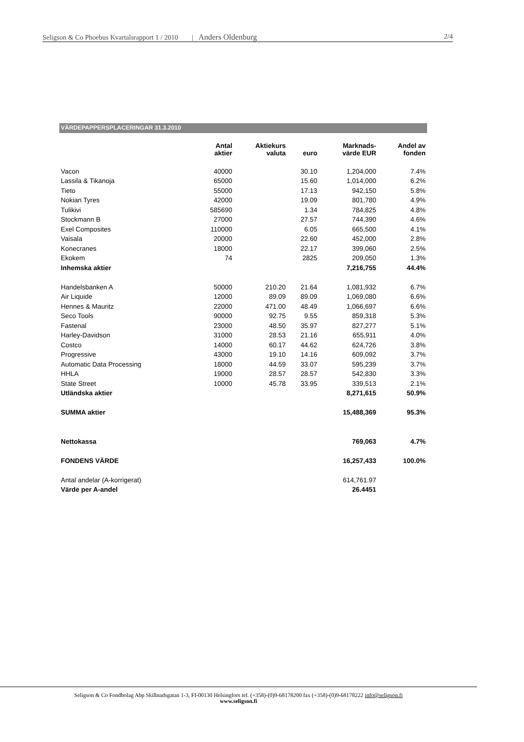Seligson & Co Phoebus Kvartalsrapport 1 / 2010 | Anders Oldenburg 2/4
VÄRDEPAPPERSPLACERINGAR 31.3.2010
| | Antal aktier | Aktiekurs valuta | euro | Marknads- värde EUR | Andel av fonden |
| --- | --- | --- | --- | --- | --- |
| Vacon | 40000 | | 30.10 | 1,204,000 | 7.4% |
| Lassila & Tikanoja | 65000 | | 15.60 | 1,014,000 | 6.2% |
| Tieto | 55000 | | 17.13 | 942,150 | 5.8% |
| Nokian Tyres | 42000 | | 19.09 | 801,780 | 4.9% |
| Tulikivi | 585690 | | 1.34 | 784,825 | 4.8% |
| Stockmann B | 27000 | | 27.57 | 744,390 | 4.6% |
| Exel Composites | 110000 | | 6.05 | 665,500 | 4.1% |
| Vaisala | 20000 | | 22.60 | 452,000 | 2.8% |
| Konecranes | 18000 | | 22.17 | 399,060 | 2.5% |
| Ekokem | 74 | | 2825 | 209,050 | 1.3% |
| Inhemska aktier | | | | 7,216,755 | 44.4% |
| Handelsbanken A | 50000 | 210.20 | 21.64 | 1,081,932 | 6.7% |
| Air Liquide | 12000 | 89.09 | 89.09 | 1,069,080 | 6.6% |
| Hennes & Mauritz | 22000 | 471.00 | 48.49 | 1,066,697 | 6.6% |
| Seco Tools | 90000 | 92.75 | 9.55 | 859,318 | 5.3% |
| Fastenal | 23000 | 48.50 | 35.97 | 827,277 | 5.1% |
| Harley-Davidson | 31000 | 28.53 | 21.16 | 655,911 | 4.0% |
| Costco | 14000 | 60.17 | 44.62 | 624,726 | 3.8% |
| Progressive | 43000 | 19.10 | 14.16 | 609,092 | 3.7% |
| Automatic Data Processing | 18000 | 44.59 | 33.07 | 595,239 | 3.7% |
| HHLA | 19000 | 28.57 | 28.57 | 542,830 | 3.3% |
| State Street | 10000 | 45.78 | 33.95 | 339,513 | 2.1% |
| Utländska aktier | | | | 8,271,615 | 50.9% |
| SUMMA aktier | | | | 15,488,369 | 95.3% |
| Nettokassa | | | | 769,063 | 4.7% |
| FONDENS VÄRDE | | | | 16,257,433 | 100.0% |
| Antal andelar (A-korrigerat) | | | | 614,761.97 | |
| Värde per A-andel | | | | 26.4451 | |
Seligson & Co Fondbolag Abp Skillnadsgatan 1-3, FI-00130 Helsingfors tel. (+358)-(0)9-68178200 fax (+358)-(0)9-68178222 info@seligson.fi
www.seligson.fi